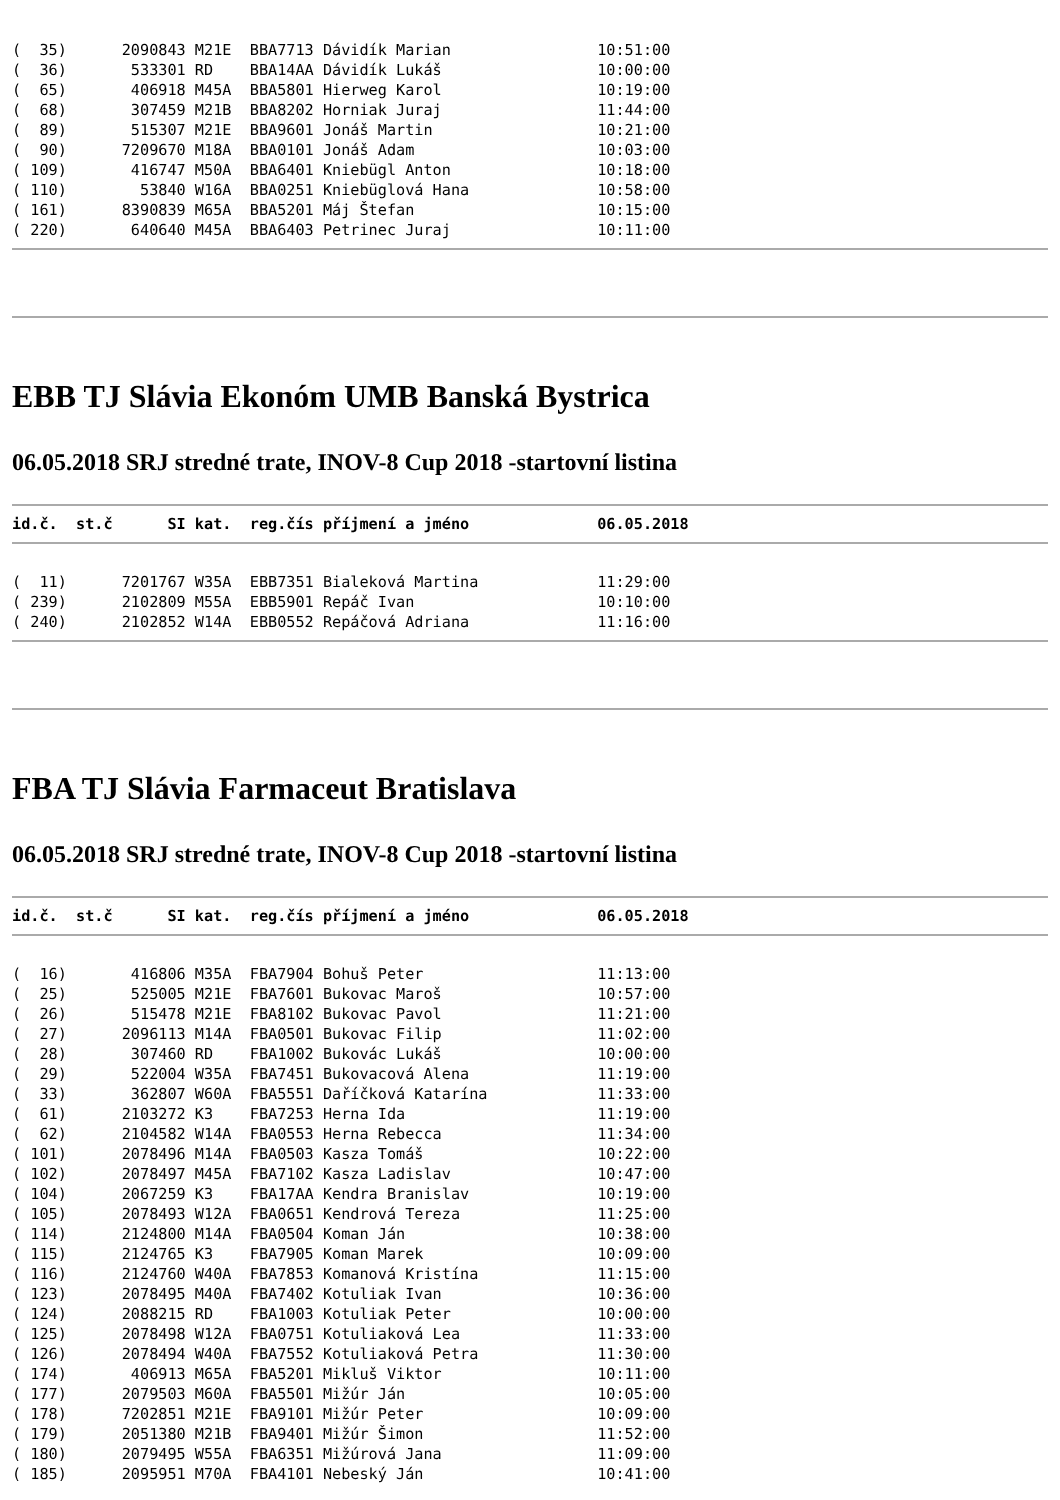(  35)      2090843 M21E  BBA7713 Dávidík Marian                10:51:00
(  36)       533301 RD    BBA14AA Dávidík Lukáš                 10:00:00
(  65)       406918 M45A  BBA5801 Hierweg Karol                 10:19:00
(  68)       307459 M21B  BBA8202 Horniak Juraj                 11:44:00
(  89)       515307 M21E  BBA9601 Jonáš Martin                  10:21:00
(  90)      7209670 M18A  BBA0101 Jonáš Adam                    10:03:00
( 109)       416747 M50A  BBA6401 Kniebügl Anton                10:18:00
( 110)        53840 W16A  BBA0251 Kniebüglová Hana              10:58:00
( 161)      8390839 M65A  BBA5201 Máj Štefan                    10:15:00
( 220)       640640 M45A  BBA6403 Petrinec Juraj                10:11:00
EBB TJ Slávia Ekonóm UMB Banská Bystrica
06.05.2018 SRJ stredné trate, INOV-8 Cup 2018 -startovní listina
id.č.  st.č      SI kat.  reg.čís příjmení a jméno              06.05.2018
(  11)      7201767 W35A  EBB7351 Bialeková Martina             11:29:00
( 239)      2102809 M55A  EBB5901 Repáč Ivan                    10:10:00
( 240)      2102852 W14A  EBB0552 Repáčová Adriana              11:16:00
FBA TJ Slávia Farmaceut Bratislava
06.05.2018 SRJ stredné trate, INOV-8 Cup 2018 -startovní listina
id.č.  st.č      SI kat.  reg.čís příjmení a jméno              06.05.2018
(  16)       416806 M35A  FBA7904 Bohuš Peter                   11:13:00
(  25)       525005 M21E  FBA7601 Bukovac Maroš                 10:57:00
(  26)       515478 M21E  FBA8102 Bukovac Pavol                 11:21:00
(  27)      2096113 M14A  FBA0501 Bukovac Filip                 11:02:00
(  28)       307460 RD    FBA1002 Bukovác Lukáš                 10:00:00
(  29)       522004 W35A  FBA7451 Bukovacová Alena              11:19:00
(  33)       362807 W60A  FBA5551 Daříčková Katarína            11:33:00
(  61)      2103272 K3    FBA7253 Herna Ida                     11:19:00
(  62)      2104582 W14A  FBA0553 Herna Rebecca                 11:34:00
( 101)      2078496 M14A  FBA0503 Kasza Tomáš                   10:22:00
( 102)      2078497 M45A  FBA7102 Kasza Ladislav                10:47:00
( 104)      2067259 K3    FBA17AA Kendra Branislav              10:19:00
( 105)      2078493 W12A  FBA0651 Kendrová Tereza               11:25:00
( 114)      2124800 M14A  FBA0504 Koman Ján                     10:38:00
( 115)      2124765 K3    FBA7905 Koman Marek                   10:09:00
( 116)      2124760 W40A  FBA7853 Komanová Kristína             11:15:00
( 123)      2078495 M40A  FBA7402 Kotuliak Ivan                 10:36:00
( 124)      2088215 RD    FBA1003 Kotuliak Peter                10:00:00
( 125)      2078498 W12A  FBA0751 Kotuliaková Lea               11:33:00
( 126)      2078494 W40A  FBA7552 Kotuliaková Petra             11:30:00
( 174)       406913 M65A  FBA5201 Mikluš Viktor                 10:11:00
( 177)      2079503 M60A  FBA5501 Mižúr Ján                     10:05:00
( 178)      7202851 M21E  FBA9101 Mižúr Peter                   10:09:00
( 179)      2051380 M21B  FBA9401 Mižúr Šimon                   11:52:00
( 180)      2079495 W55A  FBA6351 Mižúrová Jana                 11:09:00
( 185)      2095951 M70A  FBA4101 Nebeský Ján                   10:41:00